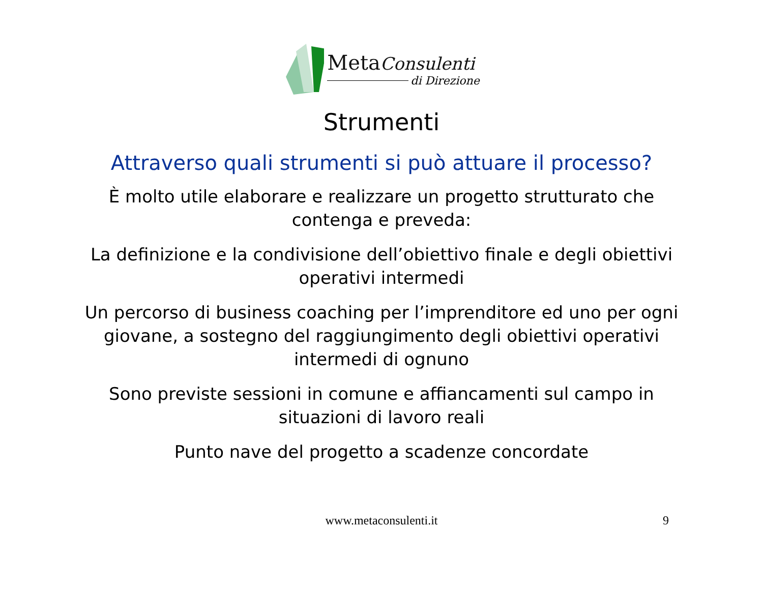MetaConsulenti
di Direzione
Strumenti
Attraverso quali strumenti si può attuare il processo?
È molto utile elaborare e realizzare un progetto strutturato che contenga e preveda:
La definizione e la condivisione dell’obiettivo finale e degli obiettivi operativi intermedi
Un percorso di business coaching per l’imprenditore ed uno per ogni giovane, a sostegno del raggiungimento degli obiettivi operativi intermedi di ognuno
Sono previste sessioni in comune e affiancamenti sul campo in situazioni di lavoro reali
Punto nave del progetto a scadenze concordate
www.metaconsulenti.it 9